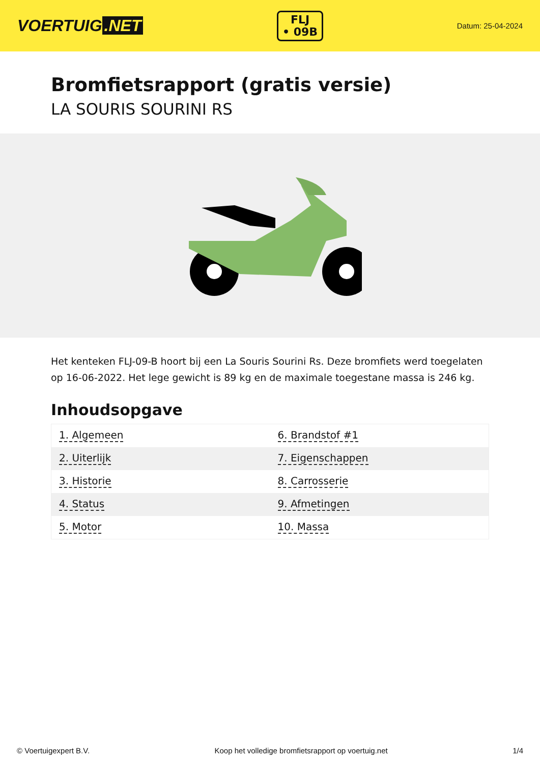VOERTUIG.NET
FLJ
• 09B
Datum: 25-04-2024
Bromfietsrapport (gratis versie)
LA SOURIS SOURINI RS
Het kenteken FLJ-09-B hoort bij een La Souris Sourini Rs. Deze bromfiets werd toegelaten op 16-06-2022. Het lege gewicht is 89 kg en de maximale toegestane massa is 246 kg.
Inhoudsopgave
| 1. Algemeen | 6. Brandstof #1 |
| 2. Uiterlijk | 7. Eigenschappen |
| 3. Historie | 8. Carrosserie |
| 4. Status | 9. Afmetingen |
| 5. Motor | 10. Massa |
© Voertuigexpert B.V. Koop het volledige bromfietsrapport op voertuig.net 1/4